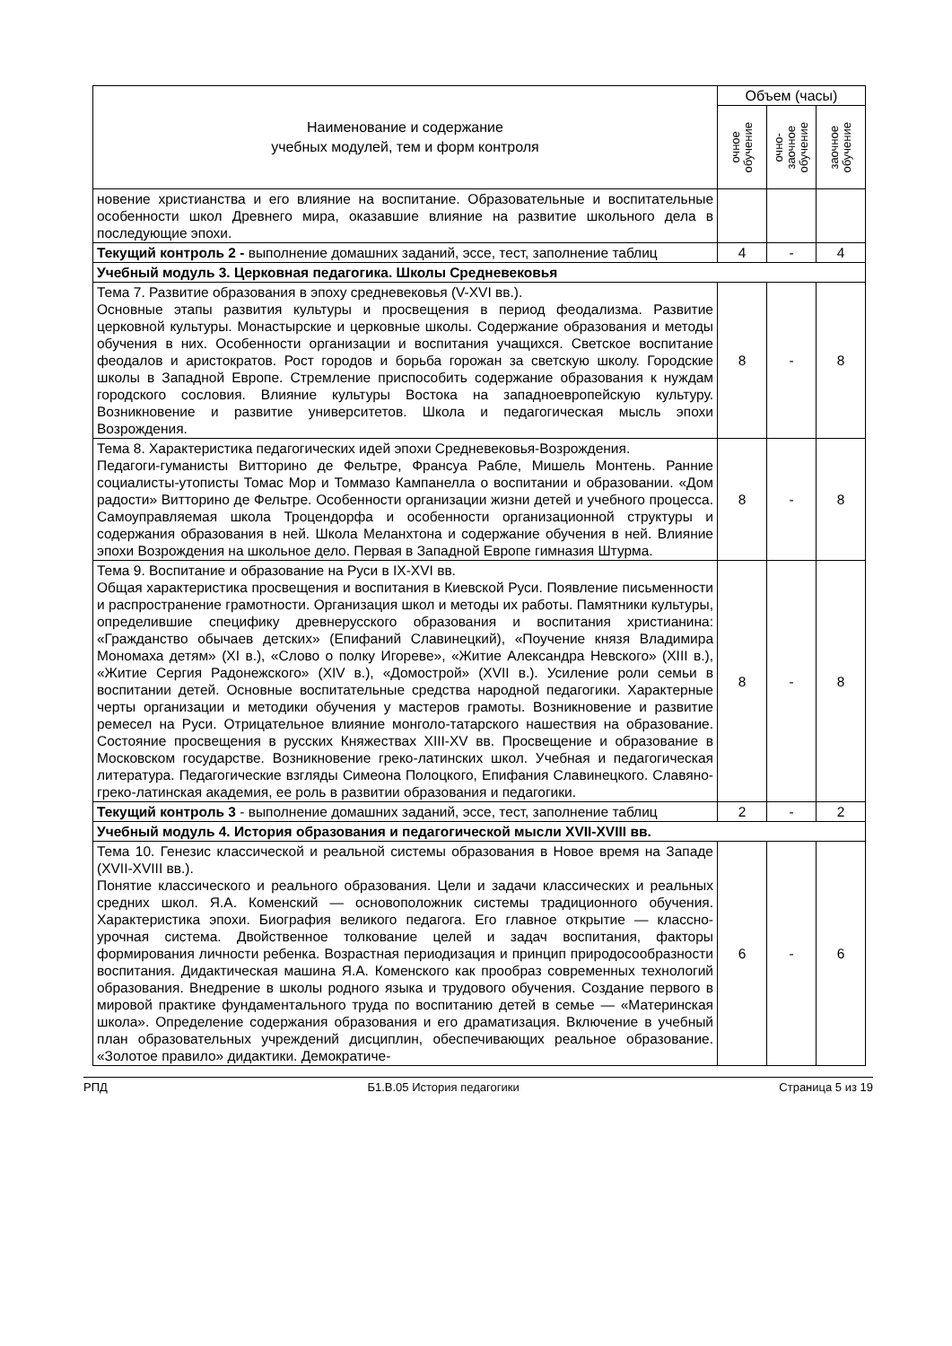| Наименование и содержание учебных модулей, тем и форм контроля | Объем (часы) | | |
| --- | --- | --- | --- |
| | очное обучение | очно- заочное обучение | заочное обучение |
| новение христианства и его влияние на воспитание. Образовательные и воспитательные особенности школ Древнего мира, оказавшие влияние на развитие школьного дела в последующие эпохи. | | | |
| Текущий контроль 2 - выполнение домашних заданий, эссе, тест, заполнение таблиц | 4 | - | 4 |
| Учебный модуль 3. Церковная педагогика. Школы Средневековья | | | |
| Тема 7. Развитие образования в эпоху средневековья (V-XVI вв.). Основные этапы развития культуры и просвещения в период феодализма. Развитие церковной культуры. Монастырские и церковные школы. Содержание образования и методы обучения в них. Особенности организации и воспитания учащихся. Светское воспитание феодалов и аристократов. Рост городов и борьба горожан за светскую школу. Городские школы в Западной Европе. Стремление приспособить содержание образования к нуждам городского сословия. Влияние культуры Востока на западноевропейскую культуру. Возникновение и развитие университетов. Школа и педагогическая мысль эпохи Возрождения. | 8 | - | 8 |
| Тема 8. Характеристика педагогических идей эпохи Средневековья-Возрождения. Педагоги-гуманисты Витторино де Фельтре, Франсуа Рабле, Мишель Монтень. Ранние социалисты-утописты Томас Мор и Томмазо Кампанелла о воспитании и образовании. «Дом радости» Витторино де Фельтре. Особенности организации жизни детей и учебного процесса. Самоуправляемая школа Троцендорфа и особенности организационной структуры и содержания образования в ней. Школа Меланхтона и содержание обучения в ней. Влияние эпохи Возрождения на школьное дело. Первая в Западной Европе гимназия Штурма. | 8 | - | 8 |
| Тема 9. Воспитание и образование на Руси в IX-XVI вв. Общая характеристика просвещения и воспитания в Киевской Руси. Появление письменности и распространение грамотности. Организация школ и методы их работы. Памятники культуры, определившие специфику древнерусского образования и воспитания христианина: «Гражданство обычаев детских» (Епифаний Славинецкий), «Поучение князя Владимира Мономаха детям» (XI в.), «Слово о полку Игореве», «Житие Александра Невского» (XIII в.), «Житие Сергия Радонежского» (XIV в.), «Домострой» (XVII в.). Усиление роли семьи в воспитании детей. Основные воспитательные средства народной педагогики. Характерные черты организации и методики обучения у мастеров грамоты. Возникновение и развитие ремесел на Руси. Отрицательное влияние монголо-татарского нашествия на образование. Состояние просвещения в русских Княжествах XIII-XV вв. Просвещение и образование в Московском государстве. Возникновение греко-латинских школ. Учебная и педагогическая литература. Педагогические взгляды Симеона Полоцкого, Епифания Славинецкого. Славяно-греко-латинская академия, ее роль в развитии образования и педагогики. | 8 | - | 8 |
| Текущий контроль 3 - выполнение домашних заданий, эссе, тест, заполнение таблиц | 2 | - | 2 |
| Учебный модуль 4. История образования и педагогической мысли XVII-XVIII вв. | | | |
| Тема 10. Генезис классической и реальной системы образования в Новое время на Западе (XVII-XVIII вв.). Понятие классического и реального образования. Цели и задачи классических и реальных средних школ. Я.А. Коменский — основоположник системы традиционного обучения. Характеристика эпохи. Биография великого педагога. Его главное открытие — классно-урочная система. Двойственное толкование целей и задач воспитания, факторы формирования личности ребенка. Возрастная периодизация и принцип природосообразности воспитания. Дидактическая машина Я.А. Коменского как прообраз современных технологий образования. Внедрение в школы родного языка и трудового обучения. Создание первого в мировой практике фундаментального труда по воспитанию детей в семье — «Материнская школа». Определение содержания образования и его драматизация. Включение в учебный план образовательных учреждений дисциплин, обеспечивающих реальное образование. «Золотое правило» дидактики. Демократиче- | 6 | - | 6 |
РПД Б1.В.05 История педагогики Страница 5 из 19